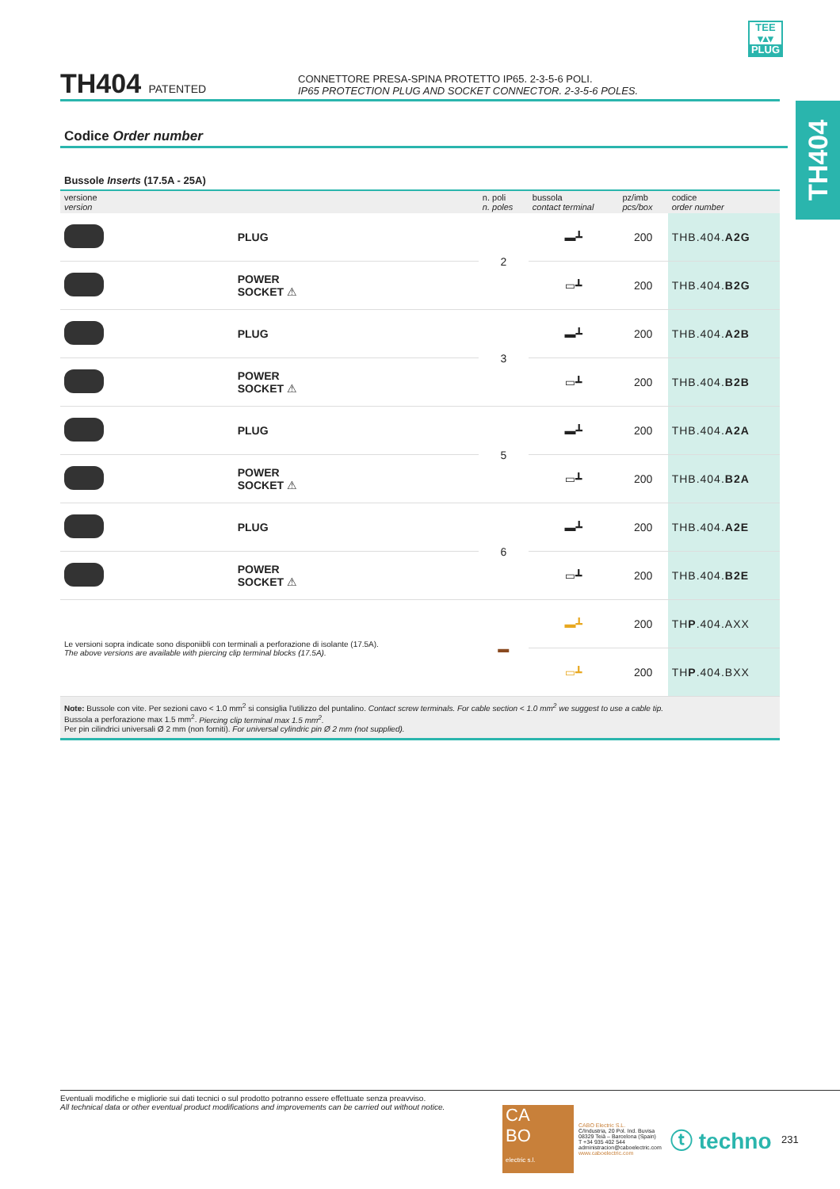TEE
▾▴▾
PLUG
TH404
TH404 PATENTED
CONNETTORE PRESA-SPINA PROTETTO IP65. 2-3-5-6 POLI.
IP65 PROTECTION PLUG AND SOCKET CONNECTOR. 2-3-5-6 POLES.
Codice Order number
Bussole Inserts (17.5A - 25A)
| versione version | | n. poli n. poles | bussola contact terminal | pz/imb pcs/box | codice order number |
| --- | --- | --- | --- | --- | --- |
| | PLUG | 2 | ▬┻ | 200 | THB.404. A2G |
| | POWER SOCKET ⚠ | | ▭┻ | 200 | THB.404. B2G |
| | PLUG | 3 | ▬┻ | 200 | THB.404. A2B |
| | POWER SOCKET ⚠ | | ▭┻ | 200 | THB.404. B2B |
| | PLUG | 5 | ▬┻ | 200 | THB.404. A2A |
| | POWER SOCKET ⚠ | | ▭┻ | 200 | THB.404. B2A |
| | PLUG | 6 | ▬┻ | 200 | THB.404. A2E |
| | POWER SOCKET ⚠ | | ▭┻ | 200 | THB.404. B2E |
| Le versioni sopra indicate sono disponiibli con terminali a perforazione di isolante (17.5A). The above versions are available with piercing clip terminal blocks (17.5A). | | ▬ | ▬┻ | 200 | TH P .404.AXX |
| | | | ▭┻ | 200 | TH P .404.BXX |
Note: Bussole con vite. Per sezioni cavo < 1.0 mm<sup>2</sup> si consiglia l'utilizzo del puntalino. Contact screw terminals. For cable section < 1.0 mm<sup>2</sup> we suggest to use a cable tip.
Bussola a perforazione max 1.5 mm<sup>2</sup>. Piercing clip terminal max 1.5 mm<sup>2</sup>.
Per pin cilindrici universali Ø 2 mm (non forniti). For universal cylindric pin Ø 2 mm (not supplied).
Eventuali modifiche e migliorie sui dati tecnici o sul prodotto potranno essere effettuate senza preavviso.
All technical data or other eventual product modifications and improvements can be carried out without notice.
CA
BO
electric s.l.
CABO Electric S.L.
C/Industria, 20 Pol. Ind. Buvisa
08329 Teià – Barcelona (Spain)
T +34 935 402 544
administracion@caboelectric.com
www.caboelectric.com
ⓣ techno
231